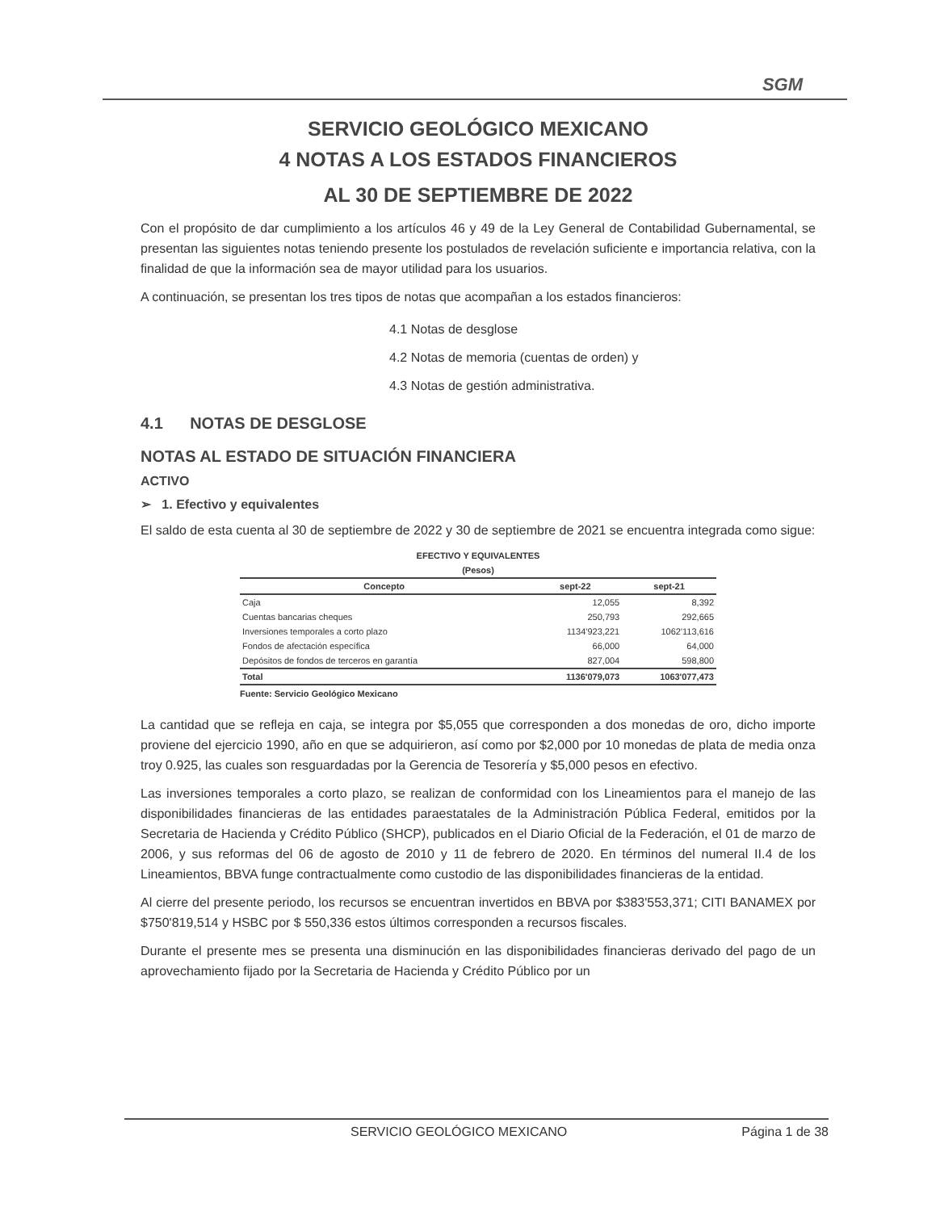SGM
SERVICIO GEOLÓGICO MEXICANO
4 NOTAS A LOS ESTADOS FINANCIEROS
AL 30 DE SEPTIEMBRE DE 2022
Con el propósito de dar cumplimiento a los artículos 46 y 49 de la Ley General de Contabilidad Gubernamental, se presentan las siguientes notas teniendo presente los postulados de revelación suficiente e importancia relativa, con la finalidad de que la información sea de mayor utilidad para los usuarios.
A continuación, se presentan los tres tipos de notas que acompañan a los estados financieros:
4.1 Notas de desglose
4.2 Notas de memoria (cuentas de orden) y
4.3 Notas de gestión administrativa.
4.1 NOTAS DE DESGLOSE
NOTAS AL ESTADO DE SITUACIÓN FINANCIERA
ACTIVO
➢ 1. Efectivo y equivalentes
El saldo de esta cuenta al 30 de septiembre de 2022 y 30 de septiembre de 2021 se encuentra integrada como sigue:
EFECTIVO Y EQUIVALENTES
(Pesos)
| Concepto | sept-22 | sept-21 |
| --- | --- | --- |
| Caja | 12,055 | 8,392 |
| Cuentas bancarias cheques | 250,793 | 292,665 |
| Inversiones temporales a corto plazo | 1134'923,221 | 1062'113,616 |
| Fondos de afectación específica | 66,000 | 64,000 |
| Depósitos de fondos de terceros en garantía | 827,004 | 598,800 |
| Total | 1136'079,073 | 1063'077,473 |
Fuente: Servicio Geológico Mexicano
La cantidad que se refleja en caja, se integra por $5,055 que corresponden a dos monedas de oro, dicho importe proviene del ejercicio 1990, año en que se adquirieron, así como por $2,000 por 10 monedas de plata de media onza troy 0.925, las cuales son resguardadas por la Gerencia de Tesorería y $5,000 pesos en efectivo.
Las inversiones temporales a corto plazo, se realizan de conformidad con los Lineamientos para el manejo de las disponibilidades financieras de las entidades paraestatales de la Administración Pública Federal, emitidos por la Secretaria de Hacienda y Crédito Público (SHCP), publicados en el Diario Oficial de la Federación, el 01 de marzo de 2006, y sus reformas del 06 de agosto de 2010 y 11 de febrero de 2020. En términos del numeral II.4 de los Lineamientos, BBVA funge contractualmente como custodio de las disponibilidades financieras de la entidad.
Al cierre del presente periodo, los recursos se encuentran invertidos en BBVA por $383'553,371; CITI BANAMEX por $750'819,514 y HSBC por $ 550,336 estos últimos corresponden a recursos fiscales.
Durante el presente mes se presenta una disminución en las disponibilidades financieras derivado del pago de un aprovechamiento fijado por la Secretaria de Hacienda y Crédito Público por un
SERVICIO GEOLÓGICO MEXICANO Página 1 de 38